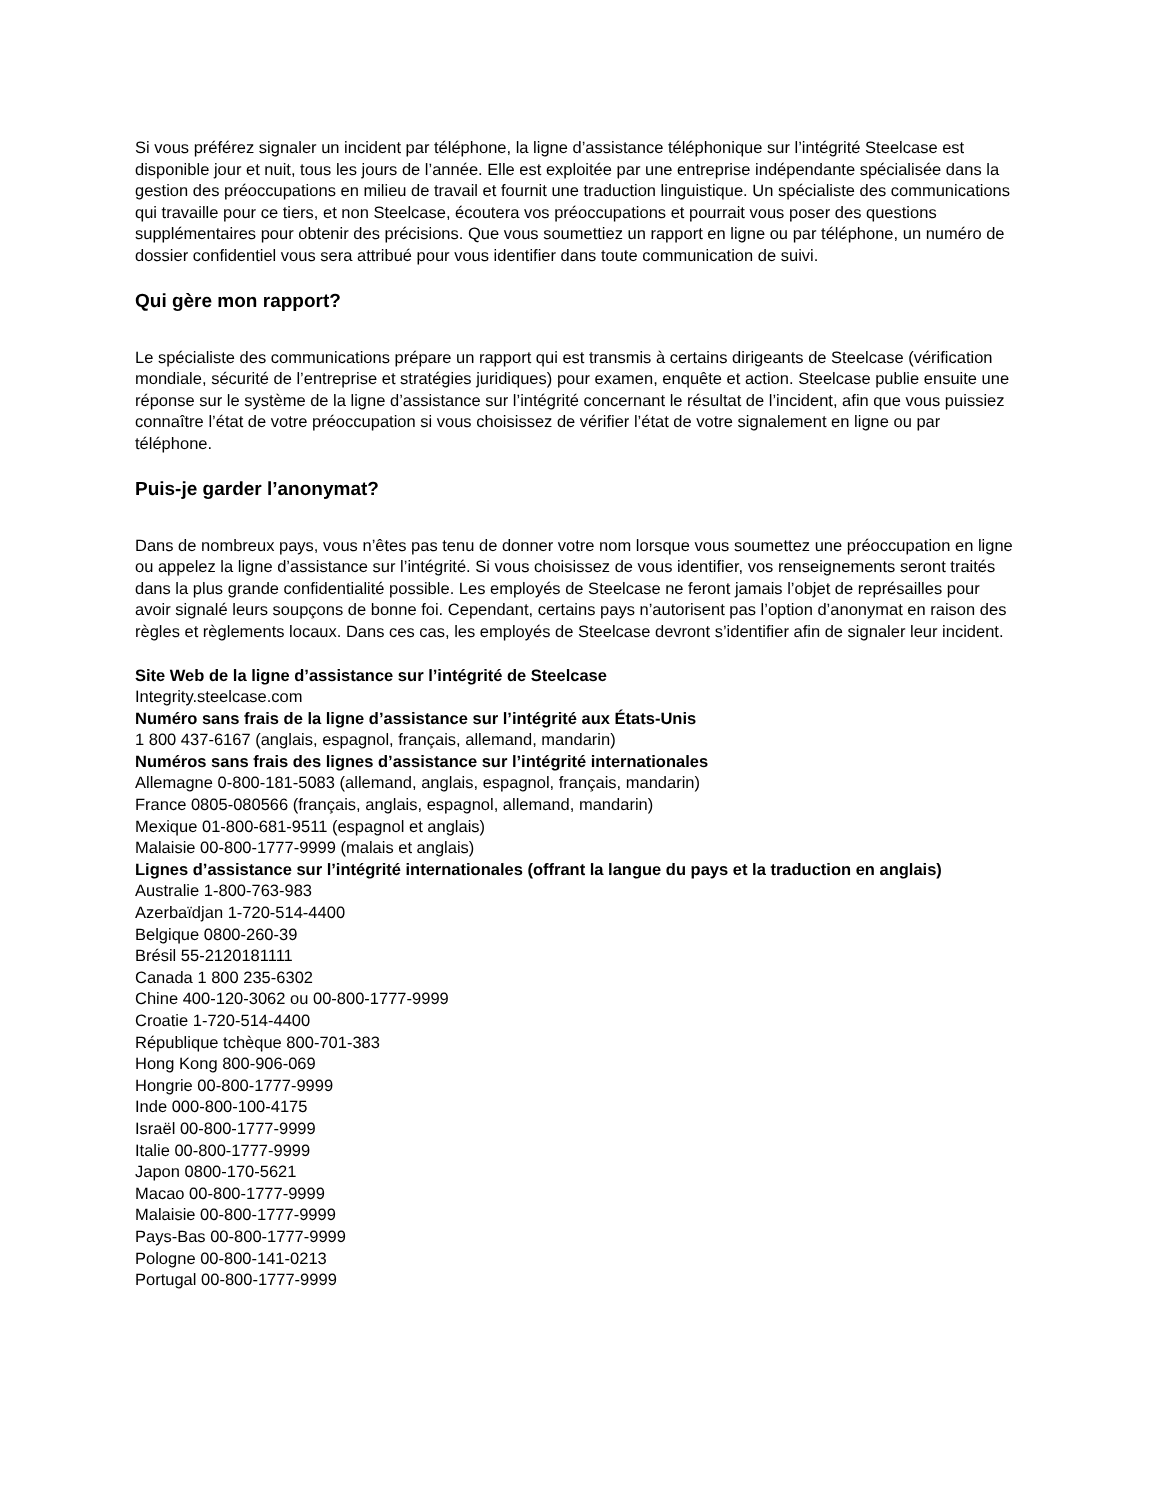Si vous préférez signaler un incident par téléphone, la ligne d’assistance téléphonique sur l’intégrité Steelcase est disponible jour et nuit, tous les jours de l’année. Elle est exploitée par une entreprise indépendante spécialisée dans la gestion des préoccupations en milieu de travail et fournit une traduction linguistique. Un spécialiste des communications qui travaille pour ce tiers, et non Steelcase, écoutera vos préoccupations et pourrait vous poser des questions supplémentaires pour obtenir des précisions. Que vous soumettiez un rapport en ligne ou par téléphone, un numéro de dossier confidentiel vous sera attribué pour vous identifier dans toute communication de suivi.
Qui gère mon rapport?
Le spécialiste des communications prépare un rapport qui est transmis à certains dirigeants de Steelcase (vérification mondiale, sécurité de l’entreprise et stratégies juridiques) pour examen, enquête et action. Steelcase publie ensuite une réponse sur le système de la ligne d’assistance sur l’intégrité concernant le résultat de l’incident, afin que vous puissiez connaître l’état de votre préoccupation si vous choisissez de vérifier l’état de votre signalement en ligne ou par téléphone.
Puis-je garder l’anonymat?
Dans de nombreux pays, vous n’êtes pas tenu de donner votre nom lorsque vous soumettez une préoccupation en ligne ou appelez la ligne d’assistance sur l’intégrité. Si vous choisissez de vous identifier, vos renseignements seront traités dans la plus grande confidentialité possible. Les employés de Steelcase ne feront jamais l’objet de représailles pour avoir signalé leurs soupçons de bonne foi. Cependant, certains pays n’autorisent pas l’option d’anonymat en raison des règles et règlements locaux. Dans ces cas, les employés de Steelcase devront s’identifier afin de signaler leur incident.
Site Web de la ligne d’assistance sur l’intégrité de Steelcase
Integrity.steelcase.com
Numéro sans frais de la ligne d’assistance sur l’intégrité aux États-Unis
1 800 437-6167 (anglais, espagnol, français, allemand, mandarin)
Numéros sans frais des lignes d’assistance sur l’intégrité internationales
Allemagne 0-800-181-5083 (allemand, anglais, espagnol, français, mandarin)
France 0805-080566 (français, anglais, espagnol, allemand, mandarin)
Mexique 01-800-681-9511 (espagnol et anglais)
Malaisie 00-800-1777-9999 (malais et anglais)
Lignes d’assistance sur l’intégrité internationales (offrant la langue du pays et la traduction en anglais)
Australie 1-800-763-983
Azerbaïdjan 1-720-514-4400
Belgique 0800-260-39
Brésil 55-2120181111
Canada 1 800 235-6302
Chine 400-120-3062 ou 00-800-1777-9999
Croatie 1-720-514-4400
République tchèque 800-701-383
Hong Kong 800-906-069
Hongrie 00-800-1777-9999
Inde 000-800-100-4175
Israël 00-800-1777-9999
Italie 00-800-1777-9999
Japon 0800-170-5621
Macao 00-800-1777-9999
Malaisie 00-800-1777-9999
Pays-Bas 00-800-1777-9999
Pologne 00-800-141-0213
Portugal 00-800-1777-9999